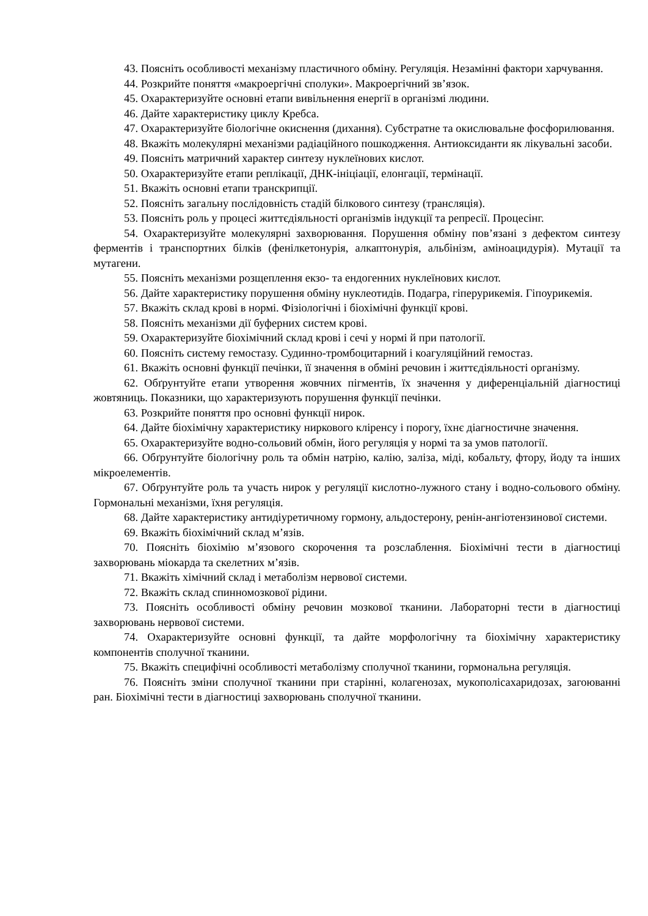43. Поясніть особливості механізму пластичного обміну. Регуляція. Незамінні фактори харчування.
44. Розкрийте поняття «макроергічні сполуки». Макроергічний зв’язок.
45. Охарактеризуйте основні етапи вивільнення енергії в організмі людини.
46. Дайте характеристику циклу Кребса.
47. Охарактеризуйте біологічне окиснення (дихання). Субстратне та окислювальне фосфорилювання.
48. Вкажіть молекулярні механізми радіаційного пошкодження. Антиоксиданти як лікувальні засоби.
49. Поясніть матричний характер синтезу нуклеїнових кислот.
50. Охарактеризуйте етапи реплікації, ДНК-ініціації, елонгації, термінації.
51. Вкажіть основні етапи транскрипції.
52. Поясніть загальну послідовність стадій білкового синтезу (трансляція).
53. Поясніть роль у процесі життєдіяльності організмів індукції та репресії. Процесінг.
54. Охарактеризуйте молекулярні захворювання. Порушення обміну пов’язані з дефектом синтезу ферментів і транспортних білків (фенілкетонурія, алкаптонурія, альбінізм, аміноацидурія). Мутації та мутагени.
55. Поясніть механізми розщеплення екзо- та ендогенних нуклеїнових кислот.
56. Дайте характеристику порушення обміну нуклеотидів. Подагра, гіперурикемія. Гіпоурикемія.
57. Вкажіть склад крові в нормі. Фізіологічні і біохімічні функції крові.
58. Поясніть механізми дії буферних систем крові.
59. Охарактеризуйте біохімічний склад крові і сечі у нормі й при патології.
60. Поясніть систему гемостазу. Судинно-тромбоцитарний і коагуляційний гемостаз.
61. Вкажіть основні функції печінки, її значення в обміні речовин і життєдіяльності організму.
62. Обґрунтуйте етапи утворення жовчних пігментів, їх значення у диференціальній діагностиці жовтяниць. Показники, що характеризують порушення функції печінки.
63. Розкрийте поняття про основні функції нирок.
64. Дайте біохімічну характеристику ниркового кліренсу і порогу, їхнє діагностичне значення.
65. Охарактеризуйте водно-сольовий обмін, його регуляція у нормі та за умов патології.
66. Обґрунтуйте біологічну роль та обмін натрію, калію, заліза, міді, кобальту, фтору, йоду та інших мікроелементів.
67. Обґрунтуйте роль та участь нирок у регуляції кислотно-лужного стану і водно-сольового обміну. Гормональні механізми, їхня регуляція.
68. Дайте характеристику антидіуретичному гормону, альдостерону, ренін-ангіотензинової системи.
69. Вкажіть біохімічний склад м’язів.
70. Поясніть біохімію м’язового скорочення та розслаблення. Біохімічні тести в діагностиці захворювань міокарда та скелетних м’язів.
71. Вкажіть хімічний склад і метаболізм нервової системи.
72. Вкажіть склад спинномозкової рідини.
73. Поясніть особливості обміну речовин мозкової тканини. Лабораторні тести в діагностиці захворювань нервової системи.
74. Охарактеризуйте основні функції, та дайте морфологічну та біохімічну характеристику компонентів сполучної тканини.
75. Вкажіть специфічні особливості метаболізму сполучної тканини, гормональна регуляція.
76. Поясніть зміни сполучної тканини при старінні, колагенозах, мукополісахаридозах, загоюванні ран. Біохімічні тести в діагностиці захворювань сполучної тканини.